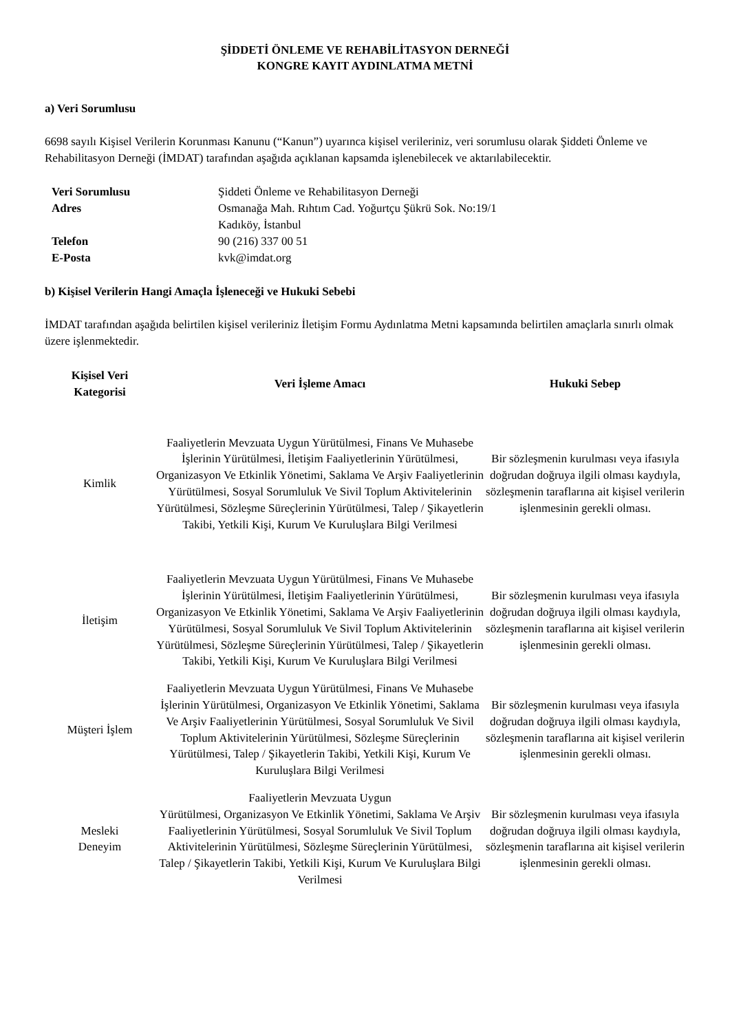ŞİDDETİ ÖNLEME VE REHABİLİTASYON DERNEĞİ
KONGRE KAYIT AYDINLATMA METNİ
a) Veri Sorumlusu
6698 sayılı Kişisel Verilerin Korunması Kanunu (“Kanun”) uyarınca kişisel verileriniz, veri sorumlusu olarak Şiddeti Önleme ve Rehabilitasyon Derneği (İMDAT) tarafından aşağıda açıklanan kapsamda işlenebilecek ve aktarılabilecektir.
| Veri Sorumlusu | Şiddeti Önleme ve Rehabilitasyon Derneği |
| Adres | Osmanağa Mah. Rıhtım Cad. Yoğurtçu Şükrü Sok. No:19/1 Kadıköy, İstanbul |
| Telefon | 90 (216) 337 00 51 |
| E-Posta | kvk@imdat.org |
b) Kişisel Verilerin Hangi Amaçla İşleneceği ve Hukuki Sebebi
İMDAT tarafından aşağıda belirtilen kişisel verileriniz İletişim Formu Aydınlatma Metni kapsamında belirtilen amaçlarla sınırlı olmak üzere işlenmektedir.
| Kişisel Veri Kategorisi | Veri İşleme Amacı | Hukuki Sebep |
| --- | --- | --- |
| Kimlik | Faaliyetlerin Mevzuata Uygun Yürütülmesi, Finans Ve Muhasebe İşlerinin Yürütülmesi, İletişim Faaliyetlerinin Yürütülmesi, Organizasyon Ve Etkinlik Yönetimi, Saklama Ve Arşiv Faaliyetlerinin Yürütülmesi, Sosyal Sorumluluk Ve Sivil Toplum Aktivitelerinin Yürütülmesi, Sözleşme Süreçlerinin Yürütülmesi, Talep / Şikayetlerin Takibi, Yetkili Kişi, Kurum Ve Kuruluşlara Bilgi Verilmesi | Bir sözleşmenin kurulması veya ifasıyla doğrudan doğruya ilgili olması kaydıyla, sözleşmenin taraflarına ait kişisel verilerin işlenmesinin gerekli olması. |
| İletişim | Faaliyetlerin Mevzuata Uygun Yürütülmesi, Finans Ve Muhasebe İşlerinin Yürütülmesi, İletişim Faaliyetlerinin Yürütülmesi, Organizasyon Ve Etkinlik Yönetimi, Saklama Ve Arşiv Faaliyetlerinin Yürütülmesi, Sosyal Sorumluluk Ve Sivil Toplum Aktivitelerinin Yürütülmesi, Sözleşme Süreçlerinin Yürütülmesi, Talep / Şikayetlerin Takibi, Yetkili Kişi, Kurum Ve Kuruluşlara Bilgi Verilmesi | Bir sözleşmenin kurulması veya ifasıyla doğrudan doğruya ilgili olması kaydıyla, sözleşmenin taraflarına ait kişisel verilerin işlenmesinin gerekli olması. |
| Müşteri İşlem | Faaliyetlerin Mevzuata Uygun Yürütülmesi, Finans Ve Muhasebe İşlerinin Yürütülmesi, Organizasyon Ve Etkinlik Yönetimi, Saklama Ve Arşiv Faaliyetlerinin Yürütülmesi, Sosyal Sorumluluk Ve Sivil Toplum Aktivitelerinin Yürütülmesi, Sözleşme Süreçlerinin Yürütülmesi, Talep / Şikayetlerin Takibi, Yetkili Kişi, Kurum Ve Kuruluşlara Bilgi Verilmesi | Bir sözleşmenin kurulması veya ifasıyla doğrudan doğruya ilgili olması kaydıyla, sözleşmenin taraflarına ait kişisel verilerin işlenmesinin gerekli olması. |
| Mesleki Deneyim | Faaliyetlerin Mevzuata Uygun Yürütülmesi, Organizasyon Ve Etkinlik Yönetimi, Saklama Ve Arşiv Faaliyetlerinin Yürütülmesi, Sosyal Sorumluluk Ve Sivil Toplum Aktivitelerinin Yürütülmesi, Sözleşme Süreçlerinin Yürütülmesi, Talep / Şikayetlerin Takibi, Yetkili Kişi, Kurum Ve Kuruluşlara Bilgi Verilmesi | Bir sözleşmenin kurulması veya ifasıyla doğrudan doğruya ilgili olması kaydıyla, sözleşmenin taraflarına ait kişisel verilerin işlenmesinin gerekli olması. |